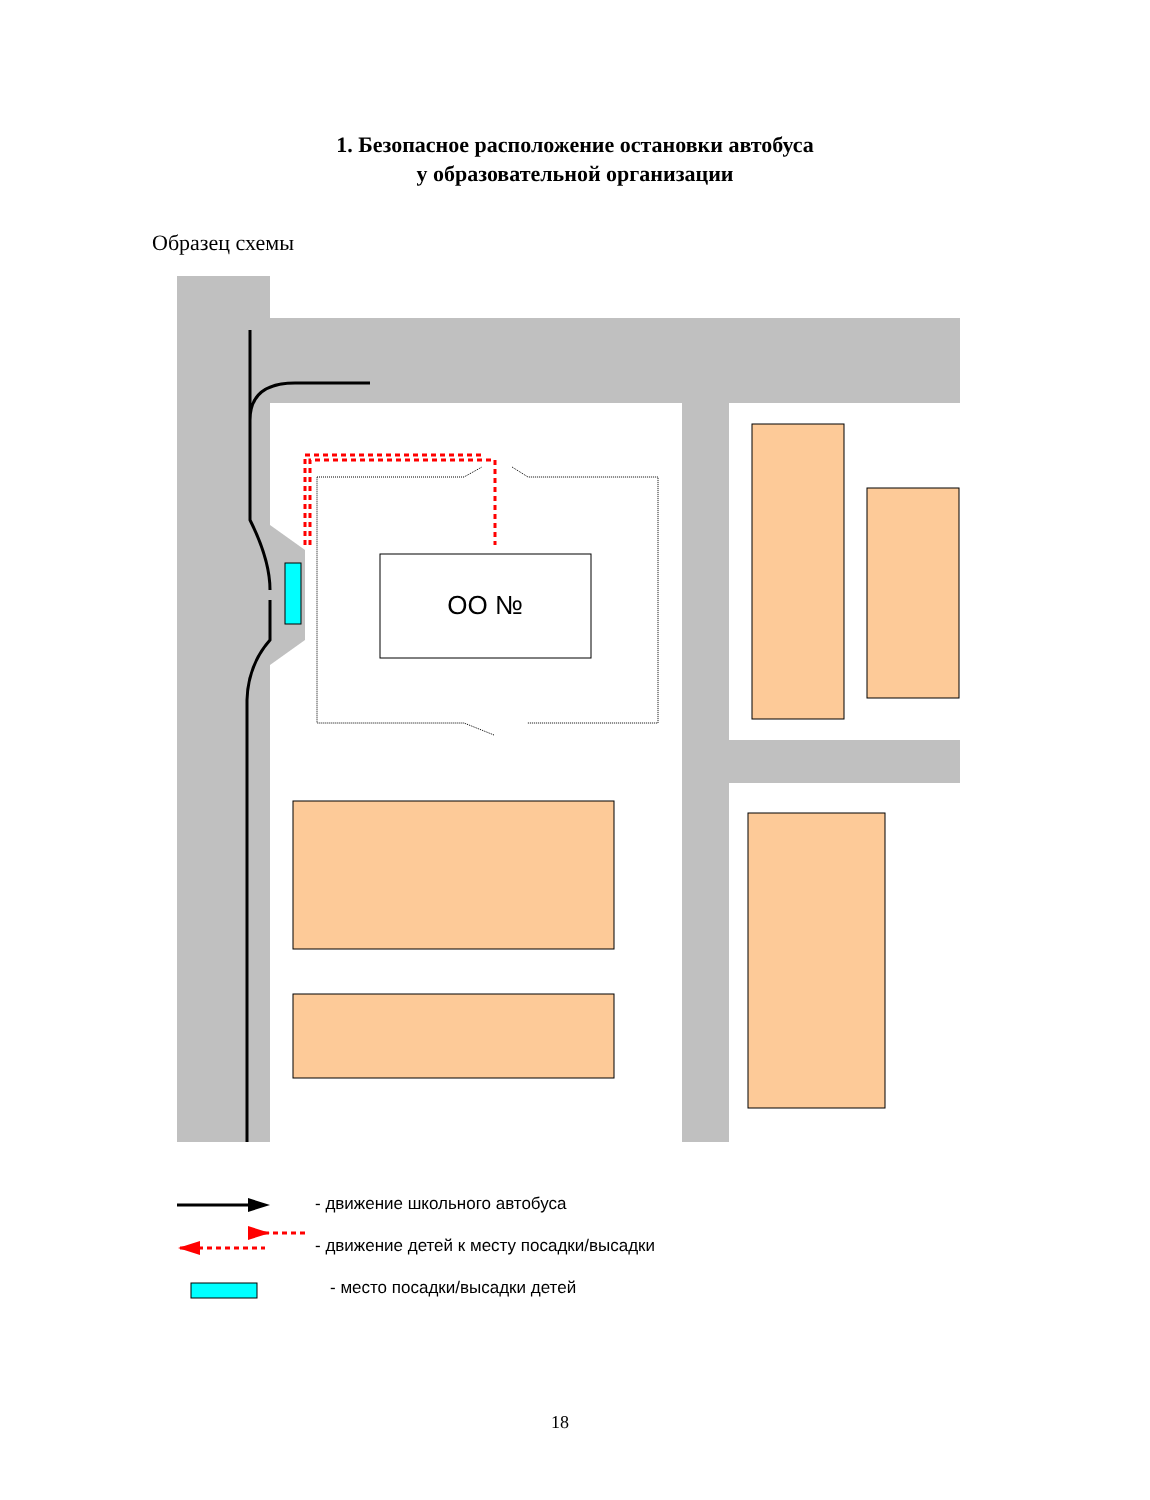1. Безопасное расположение остановки автобуса
у образовательной организации
Образец схемы
ОО №
- движение школьного автобуса
- движение детей к месту посадки/высадки
- место посадки/высадки детей
18